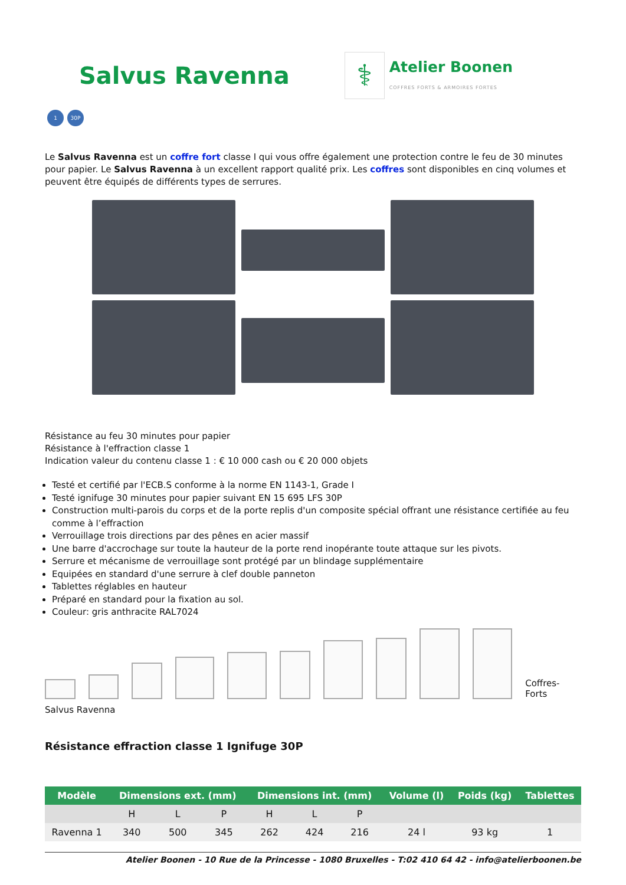Salvus Ravenna
⚕
Atelier Boonen
COFFRES FORTS & ARMOIRES FORTES
1 30P
Le Salvus Ravenna est un coffre fort classe I qui vous offre également une protection contre le feu de 30 minutes pour papier. Le Salvus Ravenna à un excellent rapport qualité prix. Les coffres sont disponibles en cinq volumes et peuvent être équipés de différents types de serrures.
Résistance au feu 30 minutes pour papier
Résistance à l'effraction classe 1
Indication valeur du contenu classe 1 : € 10 000 cash ou € 20 000 objets
Testé et certifié par l'ECB.S conforme à la norme EN 1143-1, Grade I
Testé ignifuge 30 minutes pour papier suivant EN 15 695 LFS 30P
Construction multi-parois du corps et de la porte replis d'un composite spécial offrant une résistance certifiée au feu comme à l’effraction
Verrouillage trois directions par des pênes en acier massif
Une barre d'accrochage sur toute la hauteur de la porte rend inopérante toute attaque sur les pivots.
Serrure et mécanisme de verrouillage sont protégé par un blindage supplémentaire
Equipées en standard d'une serrure à clef double panneton
Tablettes réglables en hauteur
Préparé en standard pour la fixation au sol.
Couleur: gris anthracite RAL7024
Coffres-Forts
Salvus Ravenna
Résistance effraction classe 1 Ignifuge 30P
| Modèle | Dimensions ext. (mm) | | | Dimensions int. (mm) | | | Volume (l) | Poids (kg) | Tablettes |
| --- | --- | --- | --- | --- | --- | --- | --- | --- | --- |
| | H | L | P | H | L | P | | | |
| Ravenna 1 | 340 | 500 | 345 | 262 | 424 | 216 | 24 l | 93 kg | 1 |
Atelier Boonen - 10 Rue de la Princesse - 1080 Bruxelles - T:02 410 64 42 - info@atelierboonen.be